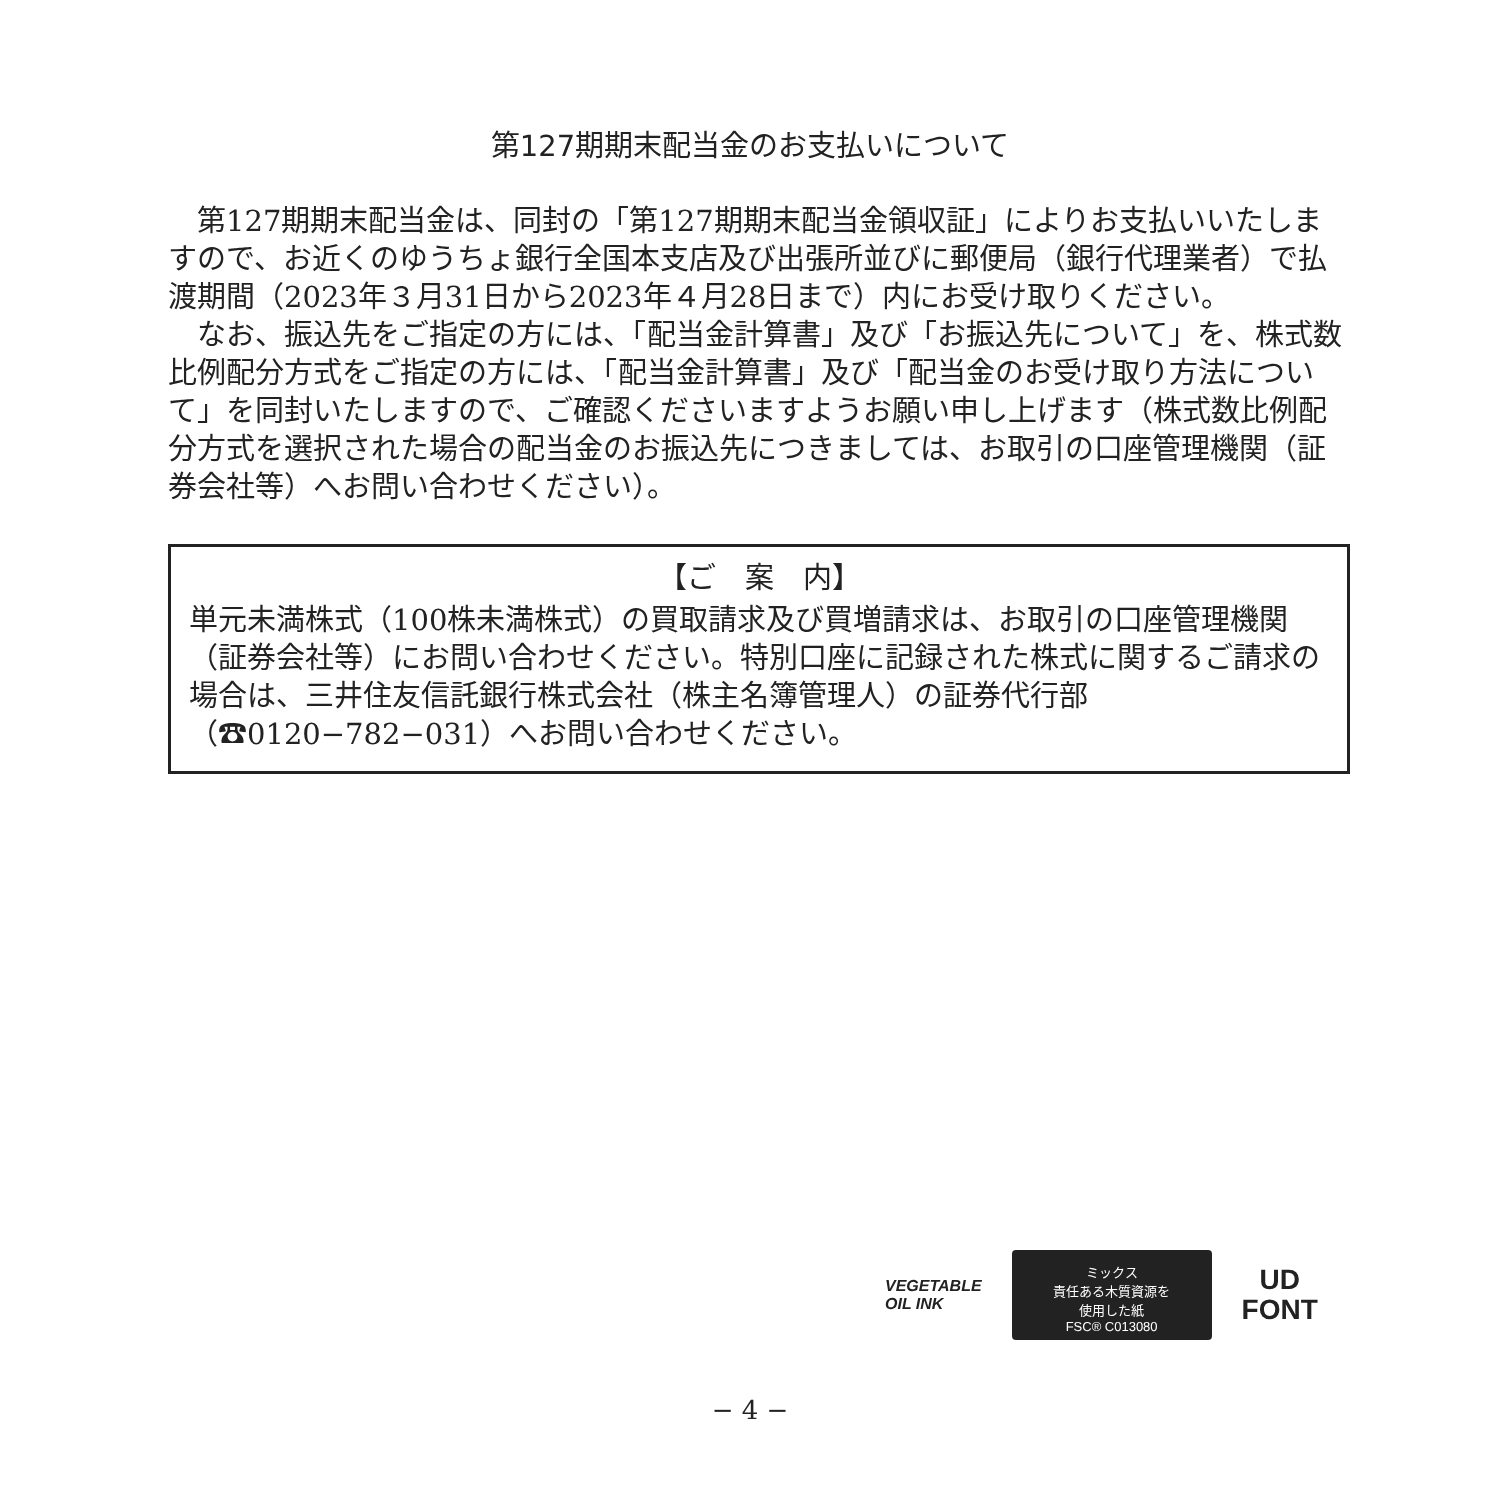第127期期末配当金のお支払いについて
第127期期末配当金は、同封の「第127期期末配当金領収証」によりお支払いいたしますので、お近くのゆうちょ銀行全国本支店及び出張所並びに郵便局（銀行代理業者）で払渡期間（2023年３月31日から2023年４月28日まで）内にお受け取りください。
なお、振込先をご指定の方には、「配当金計算書」及び「お振込先について」を、株式数比例配分方式をご指定の方には、「配当金計算書」及び「配当金のお受け取り方法について」を同封いたしますので、ご確認くださいますようお願い申し上げます（株式数比例配分方式を選択された場合の配当金のお振込先につきましては、お取引の口座管理機関（証券会社等）へお問い合わせください）。
【ご　案　内】
単元未満株式（100株未満株式）の買取請求及び買増請求は、お取引の口座管理機関（証券会社等）にお問い合わせください。特別口座に記録された株式に関するご請求の場合は、三井住友信託銀行株式会社（株主名簿管理人）の証券代行部（☎0120−782−031）へお問い合わせください。
VEGETABLE
OIL INK
ミックス
責任ある木質資源を
使用した紙
FSC® C013080
UD
FONT
− 4 −